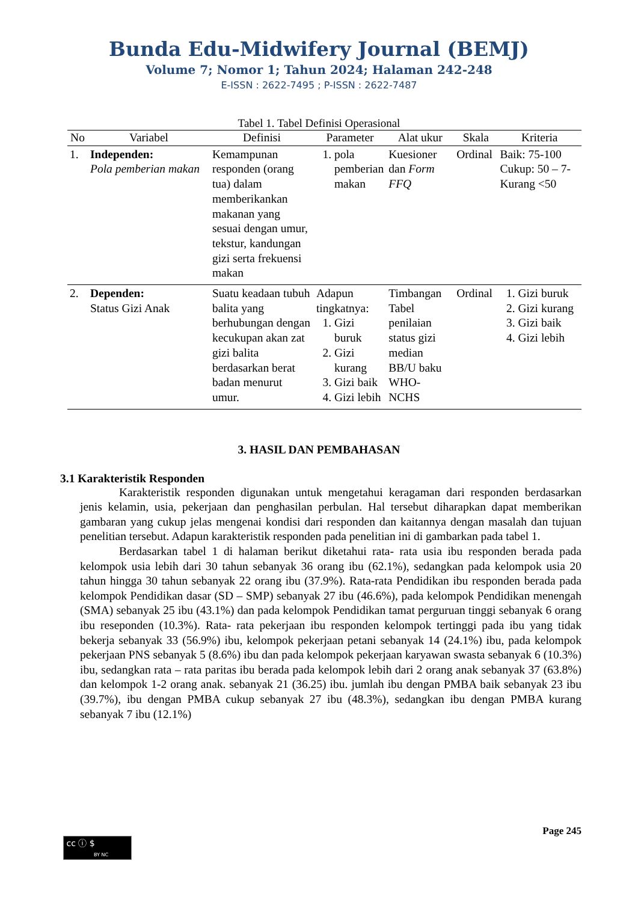Bunda Edu-Midwifery Journal (BEMJ)
Volume 7; Nomor 1; Tahun 2024; Halaman 242-248
E-ISSN : 2622-7495 ; P-ISSN : 2622-7487
Tabel 1. Tabel Definisi Operasional
| No | Variabel | Definisi | Parameter | Alat ukur | Skala | Kriteria |
| --- | --- | --- | --- | --- | --- | --- |
| 1. | Independen: Pola pemberian makan | Kemampunan responden (orang tua) dalam memberikankan makanan yang sesuai dengan umur, tekstur, kandungan gizi serta frekuensi makan | 1. pola pemberian makan | Kuesioner dan Form FFQ | Ordinal | Baik: 75-100 Cukup: 50 – 7- Kurang <50 |
| 2. | Dependen: Status Gizi Anak | Suatu keadaan tubuh balita yang berhubungan dengan kecukupan akan zat gizi balita berdasarkan berat badan menurut umur. | Adapun tingkatnya: 1. Gizi buruk 2. Gizi kurang 3. Gizi baik 4. Gizi lebih | Timbangan Tabel penilaian status gizi median BB/U baku WHO-NCHS | Ordinal | 1. Gizi buruk 2. Gizi kurang 3. Gizi baik 4. Gizi lebih |
3. HASIL DAN PEMBAHASAN
3.1 Karakteristik Responden
Karakteristik responden digunakan untuk mengetahui keragaman dari responden berdasarkan jenis kelamin, usia, pekerjaan dan penghasilan perbulan. Hal tersebut diharapkan dapat memberikan gambaran yang cukup jelas mengenai kondisi dari responden dan kaitannya dengan masalah dan tujuan penelitian tersebut. Adapun karakteristik responden pada penelitian ini di gambarkan pada tabel 1.
Berdasarkan tabel 1 di halaman berikut diketahui rata- rata usia ibu responden berada pada kelompok usia lebih dari 30 tahun sebanyak 36 orang ibu (62.1%), sedangkan pada kelompok usia 20 tahun hingga 30 tahun sebanyak 22 orang ibu (37.9%). Rata-rata Pendidikan ibu responden berada pada kelompok Pendidikan dasar (SD – SMP) sebanyak 27 ibu (46.6%), pada kelompok Pendidikan menengah (SMA) sebanyak 25 ibu (43.1%) dan pada kelompok Pendidikan tamat perguruan tinggi sebanyak 6 orang ibu reseponden (10.3%). Rata- rata pekerjaan ibu responden kelompok tertinggi pada ibu yang tidak bekerja sebanyak 33 (56.9%) ibu, kelompok pekerjaan petani sebanyak 14 (24.1%) ibu, pada kelompok pekerjaan PNS sebanyak 5 (8.6%) ibu dan pada kelompok pekerjaan karyawan swasta sebanyak 6 (10.3%) ibu, sedangkan rata – rata paritas ibu berada pada kelompok lebih dari 2 orang anak sebanyak 37 (63.8%) dan kelompok 1-2 orang anak. sebanyak 21 (36.25) ibu. jumlah ibu dengan PMBA baik sebanyak 23 ibu (39.7%), ibu dengan PMBA cukup sebanyak 27 ibu (48.3%), sedangkan ibu dengan PMBA kurang sebanyak 7 ibu (12.1%)
Page 245
cc ⓘ $
BY NC